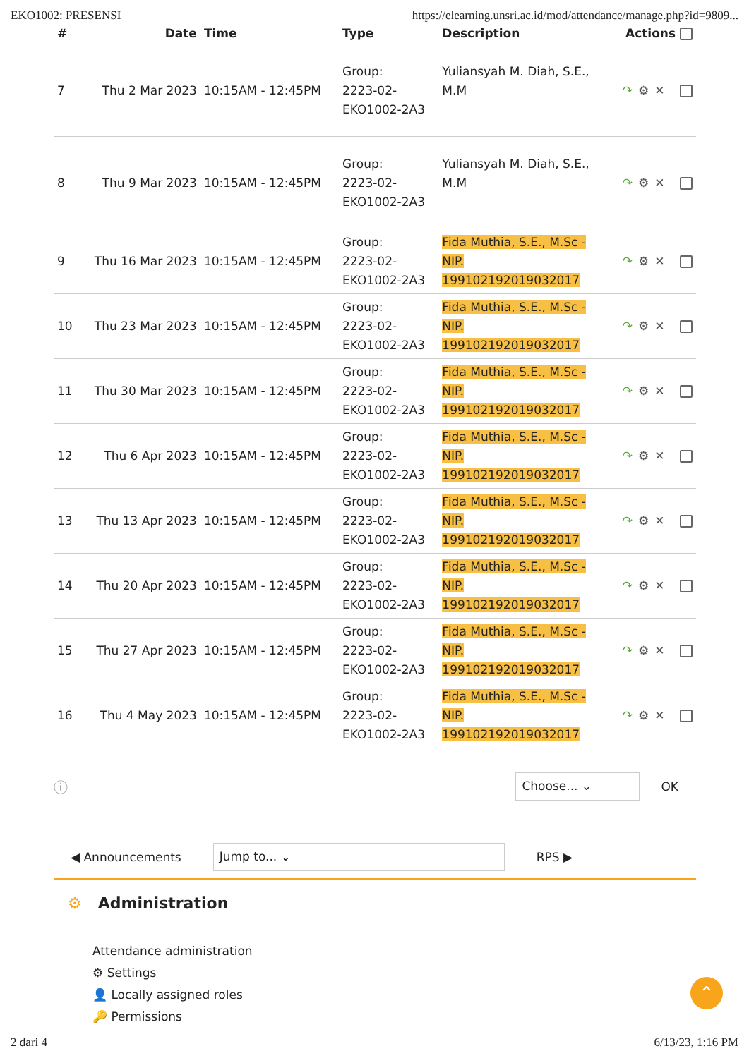EKO1002: PRESENSI https://elearning.unsri.ac.id/mod/attendance/manage.php?id=9809...
| # | Date | Time | Type | Description | Actions |
| --- | --- | --- | --- | --- | --- |
| 7 | Thu 2 Mar 2023 | 10:15AM - 12:45PM | Group: 2223-02- EKO1002-2A3 | Yuliansyah M. Diah, S.E., M.M | ↷ ⚙✕ |
| 8 | Thu 9 Mar 2023 | 10:15AM - 12:45PM | Group: 2223-02- EKO1002-2A3 | Yuliansyah M. Diah, S.E., M.M | ↷ ⚙✕ |
| 9 | Thu 16 Mar 2023 | 10:15AM - 12:45PM | Group: 2223-02- EKO1002-2A3 | Fida Muthia, S.E., M.Sc - NIP. 199102192019032017 | ↷ ⚙✕ |
| 10 | Thu 23 Mar 2023 | 10:15AM - 12:45PM | Group: 2223-02- EKO1002-2A3 | Fida Muthia, S.E., M.Sc - NIP. 199102192019032017 | ↷ ⚙✕ |
| 11 | Thu 30 Mar 2023 | 10:15AM - 12:45PM | Group: 2223-02- EKO1002-2A3 | Fida Muthia, S.E., M.Sc - NIP. 199102192019032017 | ↷ ⚙✕ |
| 12 | Thu 6 Apr 2023 | 10:15AM - 12:45PM | Group: 2223-02- EKO1002-2A3 | Fida Muthia, S.E., M.Sc - NIP. 199102192019032017 | ↷ ⚙✕ |
| 13 | Thu 13 Apr 2023 | 10:15AM - 12:45PM | Group: 2223-02- EKO1002-2A3 | Fida Muthia, S.E., M.Sc - NIP. 199102192019032017 | ↷ ⚙✕ |
| 14 | Thu 20 Apr 2023 | 10:15AM - 12:45PM | Group: 2223-02- EKO1002-2A3 | Fida Muthia, S.E., M.Sc - NIP. 199102192019032017 | ↷ ⚙✕ |
| 15 | Thu 27 Apr 2023 | 10:15AM - 12:45PM | Group: 2223-02- EKO1002-2A3 | Fida Muthia, S.E., M.Sc - NIP. 199102192019032017 | ↷ ⚙✕ |
| 16 | Thu 4 May 2023 | 10:15AM - 12:45PM | Group: 2223-02- EKO1002-2A3 | Fida Muthia, S.E., M.Sc - NIP. 199102192019032017 | ↷ ⚙✕ |
ⓘ Choose... ⌄ OK
◀ Announcements Jump to... ⌄ RPS ▶
⚙ Administration
Attendance administration
⚙ Settings
👤 Locally assigned roles
🔑 Permissions
⌃
2 dari 4 6/13/23, 1:16 PM